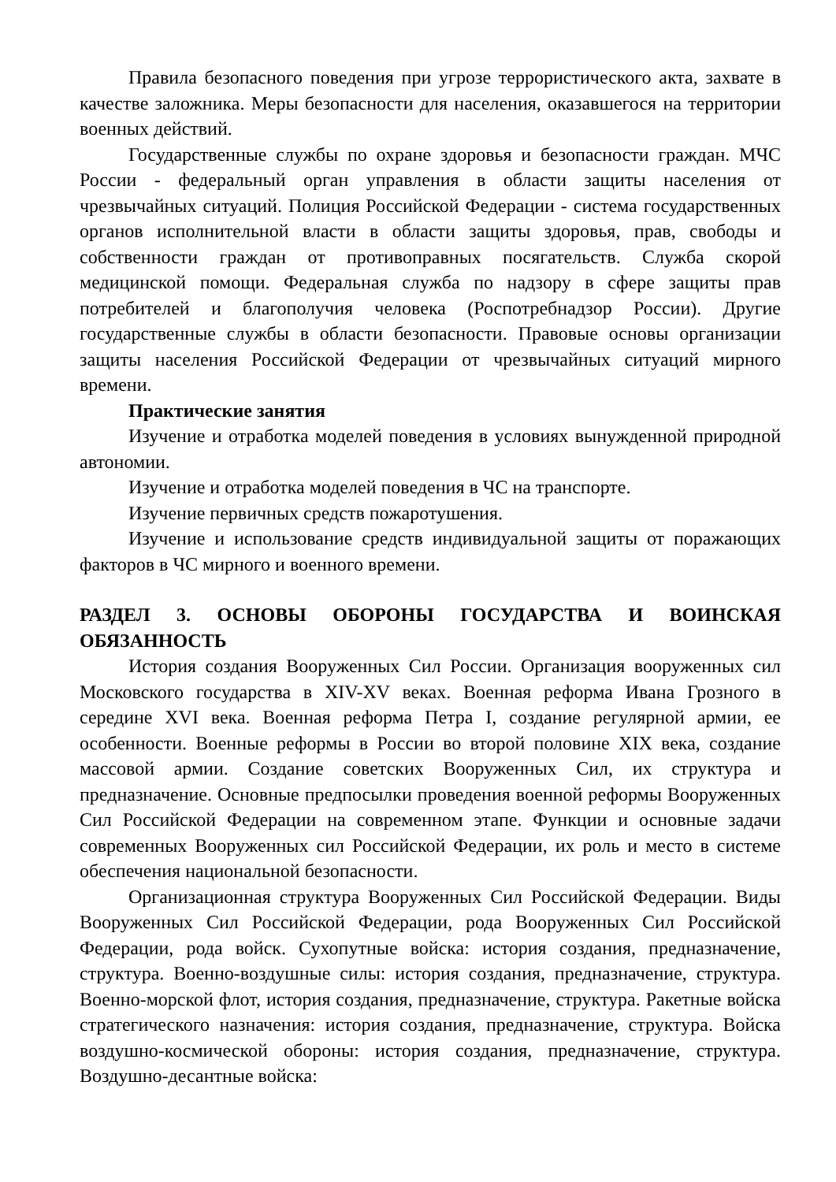Правила безопасного поведения при угрозе террористического акта, захвате в качестве заложника. Меры безопасности для населения, оказавшегося на территории военных действий.
Государственные службы по охране здоровья и безопасности граждан. МЧС России - федеральный орган управления в области защиты населения от чрезвычайных ситуаций. Полиция Российской Федерации - система государственных органов исполнительной власти в области защиты здоровья, прав, свободы и собственности граждан от противоправных посягательств. Служба скорой медицинской помощи. Федеральная служба по надзору в сфере защиты прав потребителей и благополучия человека (Роспотребнадзор России). Другие государственные службы в области безопасности. Правовые основы организации защиты населения Российской Федерации от чрезвычайных ситуаций мирного времени.
Практические занятия
Изучение и отработка моделей поведения в условиях вынужденной природной автономии.
Изучение и отработка моделей поведения в ЧС на транспорте.
Изучение первичных средств пожаротушения.
Изучение и использование средств индивидуальной защиты от поражающих факторов в ЧС мирного и военного времени.
РАЗДЕЛ 3. ОСНОВЫ ОБОРОНЫ ГОСУДАРСТВА И ВОИНСКАЯ ОБЯЗАННОСТЬ
История создания Вооруженных Сил России. Организация вооруженных сил Московского государства в XIV-XV веках. Военная реформа Ивана Грозного в середине XVI века. Военная реформа Петра I, создание регулярной армии, ее особенности. Военные реформы в России во второй половине XIX века, создание массовой армии. Создание советских Вооруженных Сил, их структура и предназначение. Основные предпосылки проведения военной реформы Вооруженных Сил Российской Федерации на современном этапе. Функции и основные задачи современных Вооруженных сил Российской Федерации, их роль и место в системе обеспечения национальной безопасности.
Организационная структура Вооруженных Сил Российской Федерации. Виды Вооруженных Сил Российской Федерации, рода Вооруженных Сил Российской Федерации, рода войск. Сухопутные войска: история создания, предназначение, структура. Военно-воздушные силы: история создания, предназначение, структура. Военно-морской флот, история создания, предназначение, структура. Ракетные войска стратегического назначения: история создания, предназначение, структура. Войска воздушно-космической обороны: история создания, предназначение, структура. Воздушно-десантные войска: